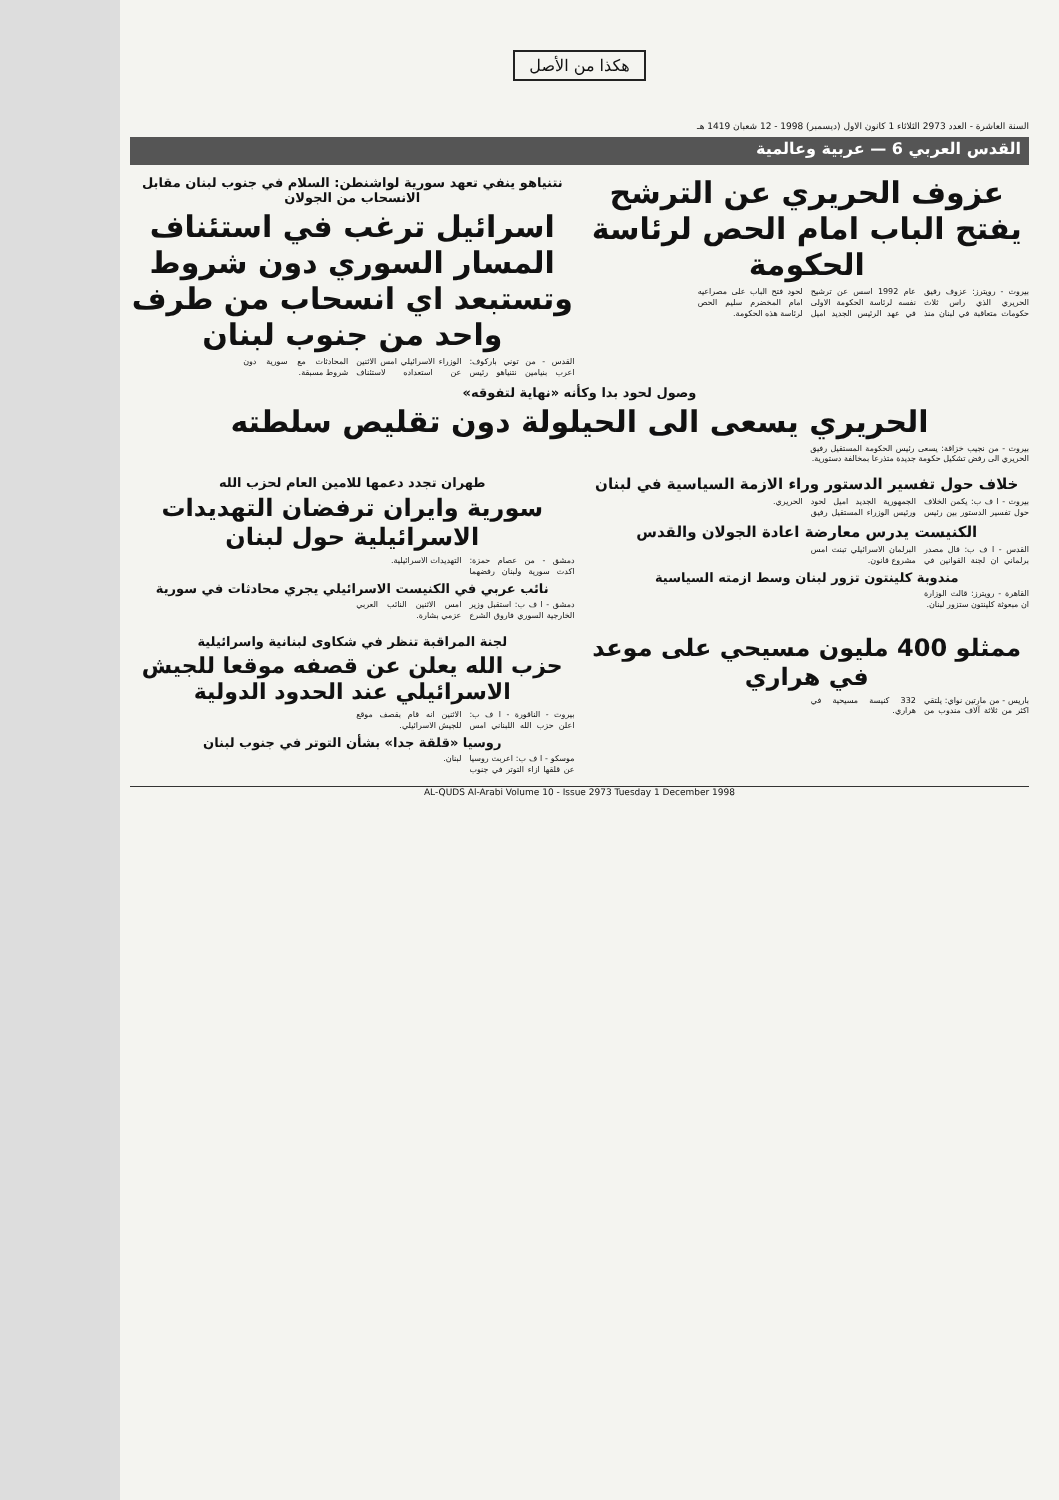هكذا من الأصل
السنة العاشرة - العدد 2973 الثلاثاء 1 كانون الاول (ديسمبر) 1998 - 12 شعبان 1419 هـ
القدس العربي 6 — عربية وعالمية
عزوف الحريري عن الترشح
يفتح الباب امام الحص لرئاسة الحكومة
بيروت - رويترز: عزوف رفيق الحريري الذي راس ثلاث حكومات متعاقبة في لبنان منذ عام 1992 اسس عن ترشيح نفسه لرئاسة الحكومة الاولى في عهد الرئيس الجديد اميل لحود فتح الباب على مصراعيه امام المخضرم سليم الحص لرئاسة هذه الحكومة.
نتنياهو ينفي تعهد سورية لواشنطن: السلام في جنوب لبنان مقابل الانسحاب من الجولان
اسرائيل ترغب في استئناف المسار السوري دون شروط وتستبعد اي انسحاب من طرف واحد من جنوب لبنان
القدس - من توني باركوف: اعرب بنيامين نتنياهو رئيس الوزراء الاسرائيلي امس الاثنين عن استعداده لاستئناف المحادثات مع سورية دون شروط مسبقة.
وصول لحود بدا وكأنه «نهاية لتفوقه»
الحريري يسعى الى الحيلولة دون تقليص سلطته
بيروت - من نجيب خزاقة: يسعى رئيس الحكومة المستقيل رفيق الحريري الى رفض تشكيل حكومة جديدة متذرعا بمخالفة دستورية.
خلاف حول تفسير الدستور وراء الازمة السياسية في لبنان
بيروت - ا ف ب: يكمن الخلاف حول تفسير الدستور بين رئيس الجمهورية الجديد اميل لحود ورئيس الوزراء المستقيل رفيق الحريري.
الكنيست يدرس معارضة اعادة الجولان والقدس
القدس - ا ف ب: قال مصدر برلماني ان لجنة القوانين في البرلمان الاسرائيلي تبنت امس مشروع قانون.
مندوبة كلينتون تزور لبنان وسط ازمته السياسية
القاهرة - رويترز: قالت الوزارة ان مبعوثة كلينتون ستزور لبنان.
طهران تجدد دعمها للامين العام لحزب الله
سورية وايران ترفضان التهديدات الاسرائيلية حول لبنان
دمشق - من عصام حمزة: اكدت سورية ولبنان رفضهما التهديدات الاسرائيلية.
نائب عربي في الكنيست الاسرائيلي يجري محادثات في سورية
دمشق - ا ف ب: استقبل وزير الخارجية السوري فاروق الشرع امس الاثنين النائب العربي عزمي بشارة.
ممثلو 400 مليون مسيحي على موعد في هراري
باريس - من مارتين نواي: يلتقي اكثر من ثلاثة آلاف مندوب من 332 كنيسة مسيحية في هراري.
لجنة المراقبة تنظر في شكاوى لبنانية واسرائيلية
حزب الله يعلن عن قصفه موقعا للجيش الاسرائيلي عند الحدود الدولية
بيروت - الناقورة - ا ف ب: اعلن حزب الله اللبناني امس الاثنين انه قام بقصف موقع للجيش الاسرائيلي.
روسيا «قلقة جدا» بشأن التوتر في جنوب لبنان
موسكو - ا ف ب: اعربت روسيا عن قلقها ازاء التوتر في جنوب لبنان.
AL-QUDS Al-Arabi Volume 10 - Issue 2973 Tuesday 1 December 1998